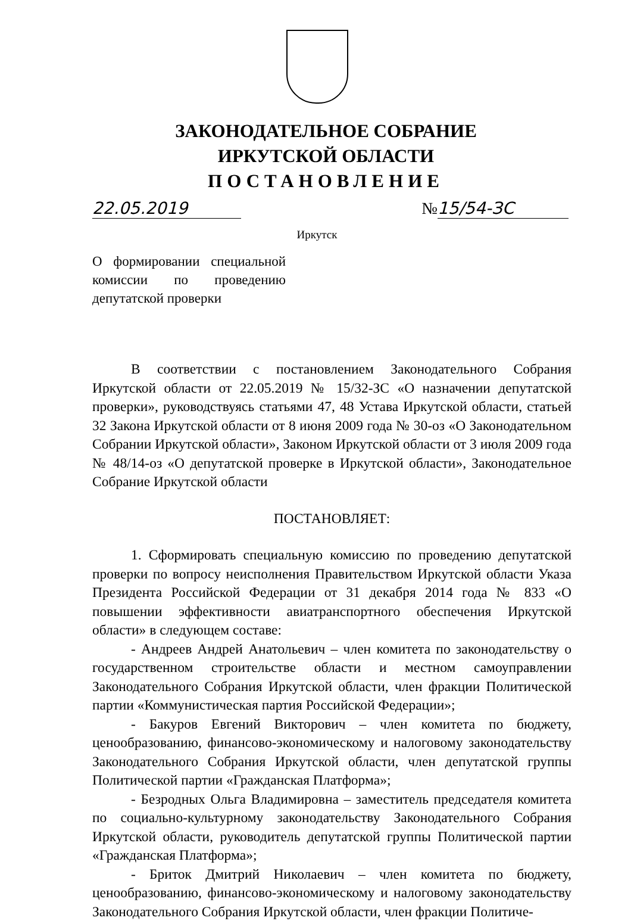ЗАКОНОДАТЕЛЬНОЕ СОБРАНИЕ
ИРКУТСКОЙ ОБЛАСТИ
ПОСТАНОВЛЕНИЕ
22.05.2019 № 15/54-ЗС
Иркутск
О формировании специальной комиссии по проведению депутатской проверки
В соответствии с постановлением Законодательного Собрания Иркутской области от 22.05.2019 № 15/32-ЗС «О назначении депутатской проверки», руководствуясь статьями 47, 48 Устава Иркутской области, статьей 32 Закона Иркутской области от 8 июня 2009 года № 30-оз «О Законодательном Собрании Иркутской области», Законом Иркутской области от 3 июля 2009 года № 48/14-оз «О депутатской проверке в Иркутской области», Законодательное Собрание Иркутской области
ПОСТАНОВЛЯЕТ:
1. Сформировать специальную комиссию по проведению депутатской проверки по вопросу неисполнения Правительством Иркутской области Указа Президента Российской Федерации от 31 декабря 2014 года № 833 «О повышении эффективности авиатранспортного обеспечения Иркутской области» в следующем составе:
- Андреев Андрей Анатольевич – член комитета по законодательству о государственном строительстве области и местном самоуправлении Законодательного Собрания Иркутской области, член фракции Политической партии «Коммунистическая партия Российской Федерации»;
- Бакуров Евгений Викторович – член комитета по бюджету, ценообразованию, финансово-экономическому и налоговому законодательству Законодательного Собрания Иркутской области, член депутатской группы Политической партии «Гражданская Платформа»;
- Безродных Ольга Владимировна – заместитель председателя комитета по социально-культурному законодательству Законодательного Собрания Иркутской области, руководитель депутатской группы Политической партии «Гражданская Платформа»;
- Бриток Дмитрий Николаевич – член комитета по бюджету, ценообразованию, финансово-экономическому и налоговому законодательству Законодательного Собрания Иркутской области, член фракции Политиче-